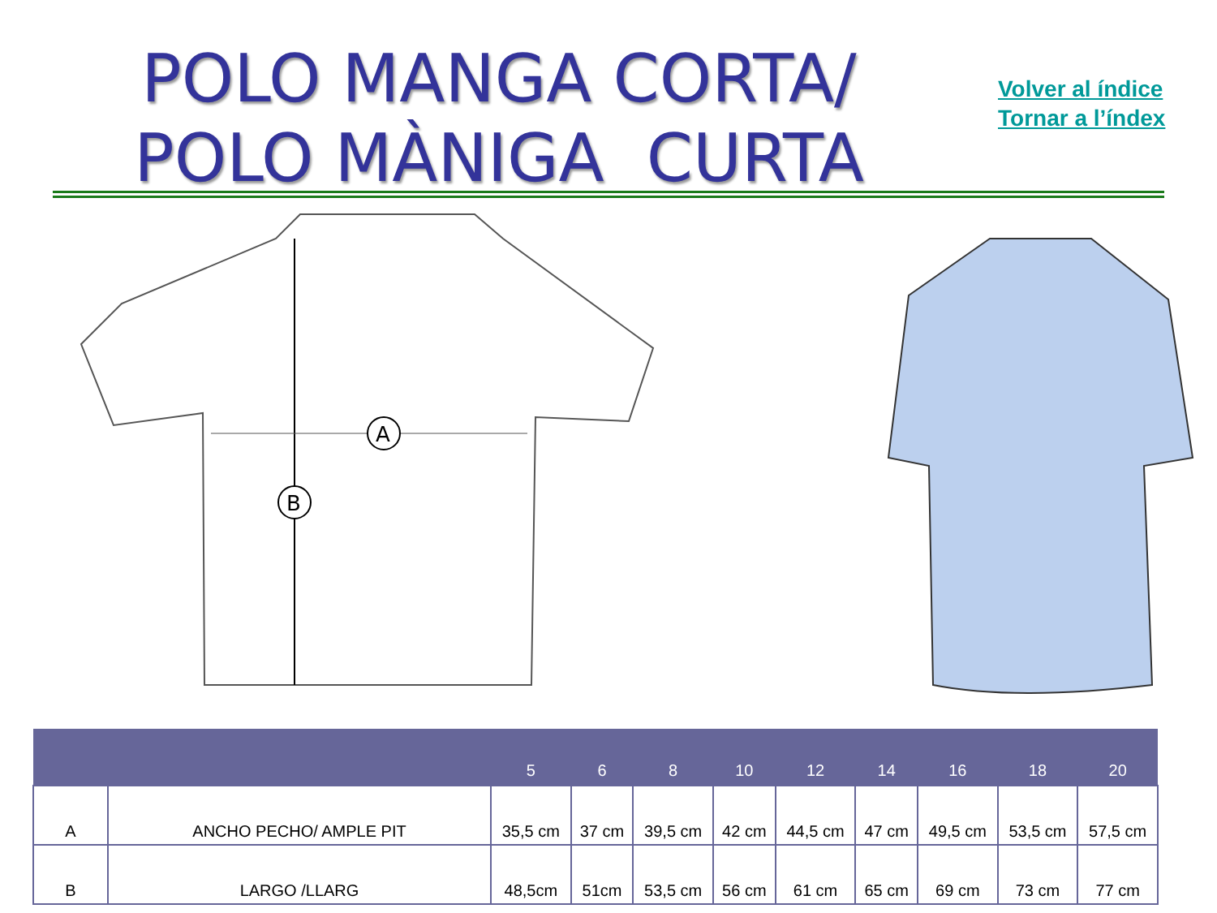POLO MANGA CORTA/
POLO MÀNIGA CURTA
Volver al índice
Tornar a l’índex
A
B
| | | 5 | 6 | 8 | 10 | 12 | 14 | 16 | 18 | 20 |
| --- | --- | --- | --- | --- | --- | --- | --- | --- | --- | --- |
| A | ANCHO PECHO/ AMPLE PIT | 35,5 cm | 37 cm | 39,5 cm | 42 cm | 44,5 cm | 47 cm | 49,5 cm | 53,5 cm | 57,5 cm |
| B | LARGO /LLARG | 48,5cm | 51cm | 53,5 cm | 56 cm | 61 cm | 65 cm | 69 cm | 73 cm | 77 cm |